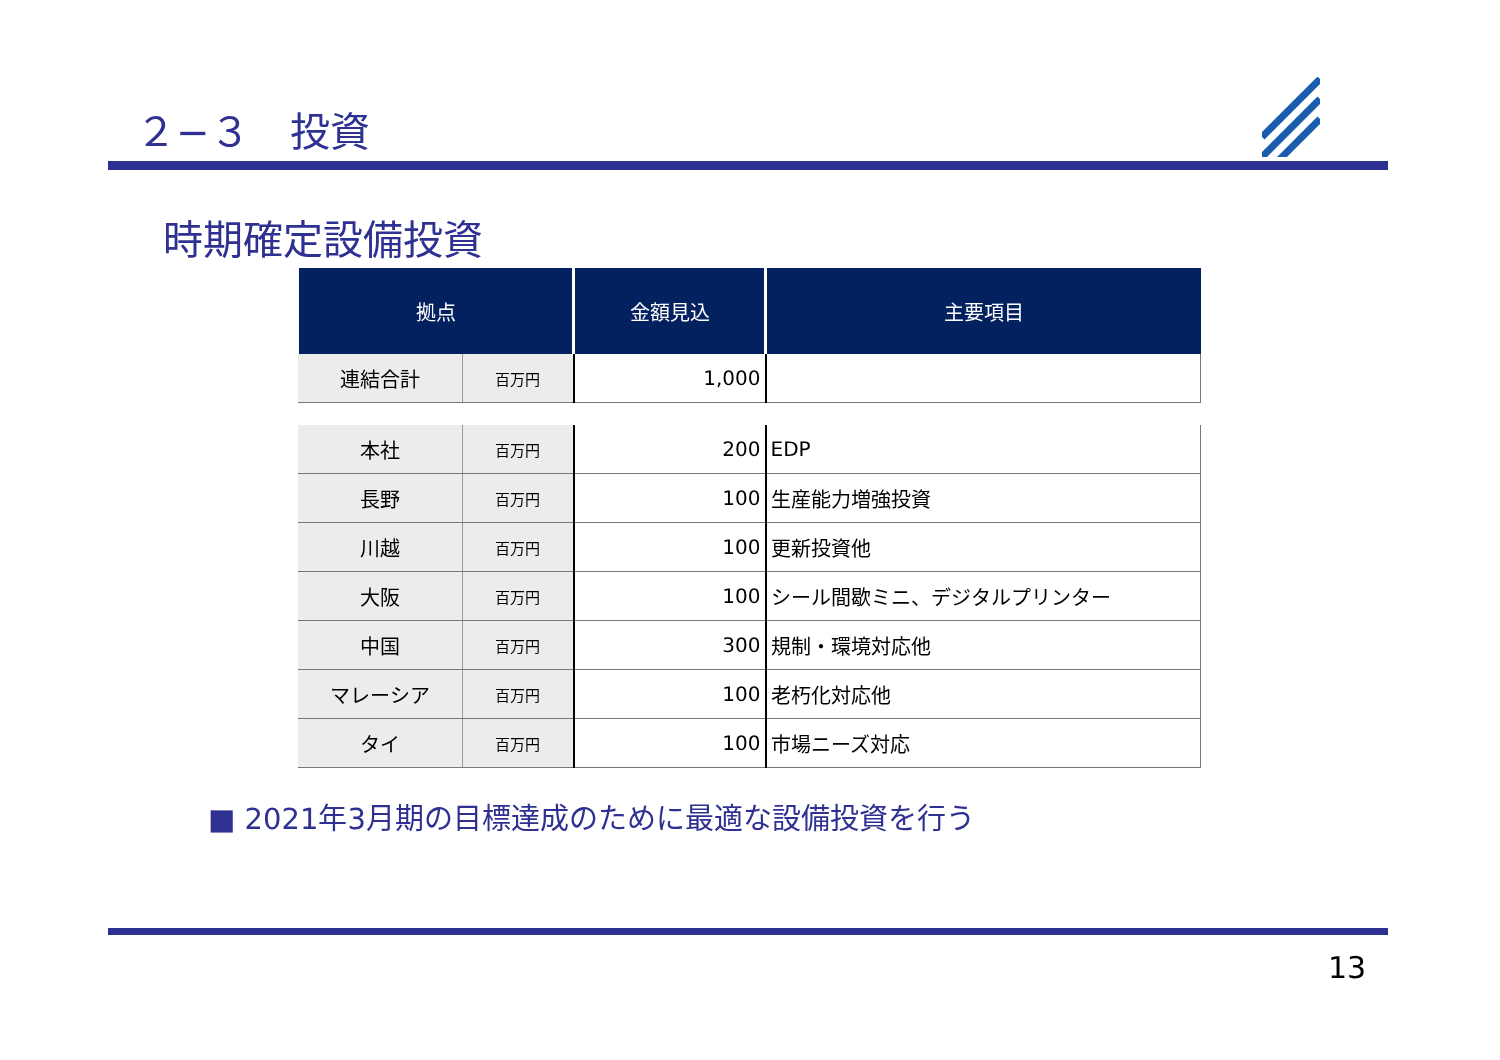２−３　投資
時期確定設備投資
| 拠点 | | 金額見込 | 主要項目 |
| --- | --- | --- | --- |
| 連結合計 | 百万円 | 1,000 | |
| 本社 | 百万円 | 200 | EDP |
| 長野 | 百万円 | 100 | 生産能力増強投資 |
| 川越 | 百万円 | 100 | 更新投資他 |
| 大阪 | 百万円 | 100 | シール間歇ミニ、デジタルプリンター |
| 中国 | 百万円 | 300 | 規制・環境対応他 |
| マレーシア | 百万円 | 100 | 老朽化対応他 |
| タイ | 百万円 | 100 | 市場ニーズ対応 |
■ 2021年3月期の目標達成のために最適な設備投資を行う
13